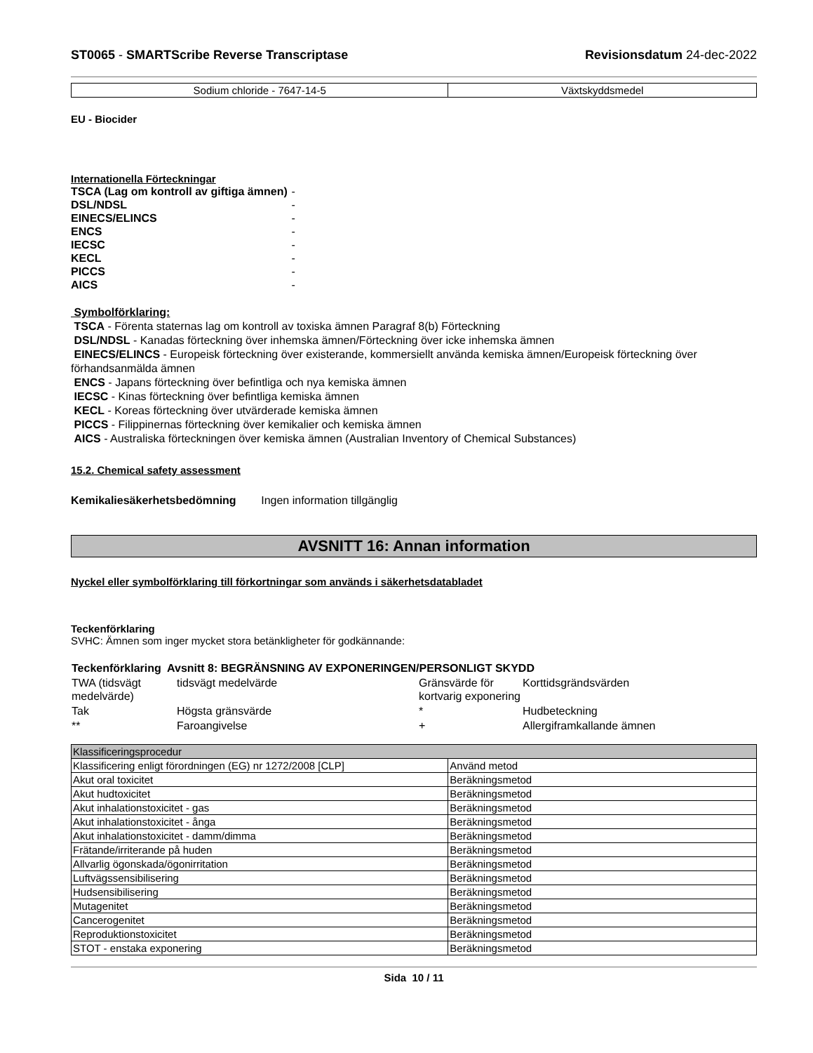ST0065 - SMARTScribe Reverse Transcriptase Revisionsdatum 24-dec-2022
| Sodium chloride - 7647-14-5 | Växtskyddsmedel |
EU - Biocider
Internationella Förteckningar
| TSCA (Lag om kontroll av giftiga ämnen) | - |
| DSL/NDSL | - |
| EINECS/ELINCS | - |
| ENCS | - |
| IECSC | - |
| KECL | - |
| PICCS | - |
| AICS | - |
Symbolförklaring:
TSCA - Förenta staternas lag om kontroll av toxiska ämnen Paragraf 8(b) Förteckning
DSL/NDSL - Kanadas förteckning över inhemska ämnen/Förteckning över icke inhemska ämnen
EINECS/ELINCS - Europeisk förteckning över existerande, kommersiellt använda kemiska ämnen/Europeisk förteckning över förhandsanmälda ämnen
ENCS - Japans förteckning över befintliga och nya kemiska ämnen
IECSC - Kinas förteckning över befintliga kemiska ämnen
KECL - Koreas förteckning över utvärderade kemiska ämnen
PICCS - Filippinernas förteckning över kemikalier och kemiska ämnen
AICS - Australiska förteckningen över kemiska ämnen (Australian Inventory of Chemical Substances)
15.2. Chemical safety assessment
Kemikaliesäkerhetsbedömning Ingen information tillgänglig
AVSNITT 16: Annan information
Nyckel eller symbolförklaring till förkortningar som används i säkerhetsdatabladet
Teckenförklaring
SVHC: Ämnen som inger mycket stora betänkligheter för godkännande:
| Teckenförklaring Avsnitt 8: BEGRÄNSNING AV EXPONERINGEN/PERSONLIGT SKYDD | | | |
| TWA (tidsvägt medelvärde) | tidsvägt medelvärde | Gränsvärde för kortvarig exponering | Korttidsgrändsvärden |
| Tak | Högsta gränsvärde | * | Hudbeteckning |
| ** | Faroangivelse | + | Allergiframkallande ämnen |
| Klassificeringsprocedur | |
| Klassificering enligt förordningen (EG) nr 1272/2008 [CLP] | Använd metod |
| Akut oral toxicitet | Beräkningsmetod |
| Akut hudtoxicitet | Beräkningsmetod |
| Akut inhalationstoxicitet - gas | Beräkningsmetod |
| Akut inhalationstoxicitet - ånga | Beräkningsmetod |
| Akut inhalationstoxicitet - damm/dimma | Beräkningsmetod |
| Frätande/irriterande på huden | Beräkningsmetod |
| Allvarlig ögonskada/ögonirritation | Beräkningsmetod |
| Luftvägssensibilisering | Beräkningsmetod |
| Hudsensibilisering | Beräkningsmetod |
| Mutagenitet | Beräkningsmetod |
| Cancerogenitet | Beräkningsmetod |
| Reproduktionstoxicitet | Beräkningsmetod |
| STOT - enstaka exponering | Beräkningsmetod |
Sida 10 / 11